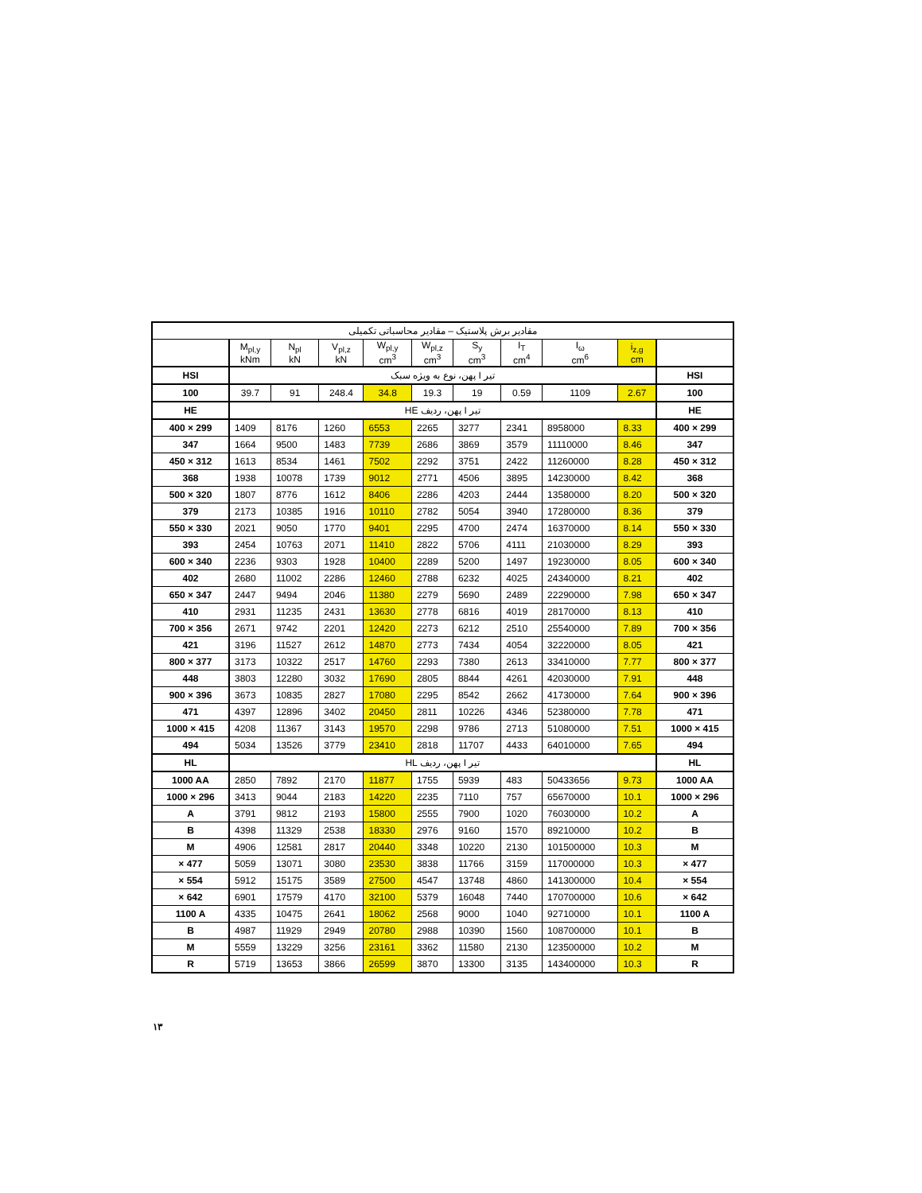| مقادیر برش پلاستیک – مقادیر محاسباتی تکمیلی | | | | | | | | | | |
| --- | --- | --- | --- | --- | --- | --- | --- | --- | --- | --- |
| | M<sub>pl,y</sub> kNm | N<sub>pl</sub> kN | V<sub>pl,z</sub> kN | W<sub>pl,y</sub> cm<sup>3</sup> | W<sub>pl,z</sub> cm<sup>3</sup> | S<sub>y</sub> cm<sup>3</sup> | I<sub>T</sub> cm<sup>4</sup> | I<sub>ω</sub> cm<sup>6</sup> | i<sub>z,g</sub> cm | |
| HSI | تیر I پهن، نوع به ویژه سبک | | | | | | | | | HSI |
| 100 | 39.7 | 91 | 248.4 | 34.8 | 19.3 | 19 | 0.59 | 1109 | 2.67 | 100 |
| HE | تیر I پهن، ردیف HE | | | | | | | | | HE |
| 400 × 299 | 1409 | 8176 | 1260 | 6553 | 2265 | 3277 | 2341 | 8958000 | 8.33 | 400 × 299 |
| 347 | 1664 | 9500 | 1483 | 7739 | 2686 | 3869 | 3579 | 11110000 | 8.46 | 347 |
| 450 × 312 | 1613 | 8534 | 1461 | 7502 | 2292 | 3751 | 2422 | 11260000 | 8.28 | 450 × 312 |
| 368 | 1938 | 10078 | 1739 | 9012 | 2771 | 4506 | 3895 | 14230000 | 8.42 | 368 |
| 500 × 320 | 1807 | 8776 | 1612 | 8406 | 2286 | 4203 | 2444 | 13580000 | 8.20 | 500 × 320 |
| 379 | 2173 | 10385 | 1916 | 10110 | 2782 | 5054 | 3940 | 17280000 | 8.36 | 379 |
| 550 × 330 | 2021 | 9050 | 1770 | 9401 | 2295 | 4700 | 2474 | 16370000 | 8.14 | 550 × 330 |
| 393 | 2454 | 10763 | 2071 | 11410 | 2822 | 5706 | 4111 | 21030000 | 8.29 | 393 |
| 600 × 340 | 2236 | 9303 | 1928 | 10400 | 2289 | 5200 | 1497 | 19230000 | 8.05 | 600 × 340 |
| 402 | 2680 | 11002 | 2286 | 12460 | 2788 | 6232 | 4025 | 24340000 | 8.21 | 402 |
| 650 × 347 | 2447 | 9494 | 2046 | 11380 | 2279 | 5690 | 2489 | 22290000 | 7.98 | 650 × 347 |
| 410 | 2931 | 11235 | 2431 | 13630 | 2778 | 6816 | 4019 | 28170000 | 8.13 | 410 |
| 700 × 356 | 2671 | 9742 | 2201 | 12420 | 2273 | 6212 | 2510 | 25540000 | 7.89 | 700 × 356 |
| 421 | 3196 | 11527 | 2612 | 14870 | 2773 | 7434 | 4054 | 32220000 | 8.05 | 421 |
| 800 × 377 | 3173 | 10322 | 2517 | 14760 | 2293 | 7380 | 2613 | 33410000 | 7.77 | 800 × 377 |
| 448 | 3803 | 12280 | 3032 | 17690 | 2805 | 8844 | 4261 | 42030000 | 7.91 | 448 |
| 900 × 396 | 3673 | 10835 | 2827 | 17080 | 2295 | 8542 | 2662 | 41730000 | 7.64 | 900 × 396 |
| 471 | 4397 | 12896 | 3402 | 20450 | 2811 | 10226 | 4346 | 52380000 | 7.78 | 471 |
| 1000 × 415 | 4208 | 11367 | 3143 | 19570 | 2298 | 9786 | 2713 | 51080000 | 7.51 | 1000 × 415 |
| 494 | 5034 | 13526 | 3779 | 23410 | 2818 | 11707 | 4433 | 64010000 | 7.65 | 494 |
| HL | تیر I پهن، ردیف HL | | | | | | | | | HL |
| 1000 AA | 2850 | 7892 | 2170 | 11877 | 1755 | 5939 | 483 | 50433656 | 9.73 | 1000 AA |
| 1000 × 296 | 3413 | 9044 | 2183 | 14220 | 2235 | 7110 | 757 | 65670000 | 10.1 | 1000 × 296 |
| A | 3791 | 9812 | 2193 | 15800 | 2555 | 7900 | 1020 | 76030000 | 10.2 | A |
| B | 4398 | 11329 | 2538 | 18330 | 2976 | 9160 | 1570 | 89210000 | 10.2 | B |
| M | 4906 | 12581 | 2817 | 20440 | 3348 | 10220 | 2130 | 101500000 | 10.3 | M |
| × 477 | 5059 | 13071 | 3080 | 23530 | 3838 | 11766 | 3159 | 117000000 | 10.3 | × 477 |
| × 554 | 5912 | 15175 | 3589 | 27500 | 4547 | 13748 | 4860 | 141300000 | 10.4 | × 554 |
| × 642 | 6901 | 17579 | 4170 | 32100 | 5379 | 16048 | 7440 | 170700000 | 10.6 | × 642 |
| 1100 A | 4335 | 10475 | 2641 | 18062 | 2568 | 9000 | 1040 | 92710000 | 10.1 | 1100 A |
| B | 4987 | 11929 | 2949 | 20780 | 2988 | 10390 | 1560 | 108700000 | 10.1 | B |
| M | 5559 | 13229 | 3256 | 23161 | 3362 | 11580 | 2130 | 123500000 | 10.2 | M |
| R | 5719 | 13653 | 3866 | 26599 | 3870 | 13300 | 3135 | 143400000 | 10.3 | R |
۱۳